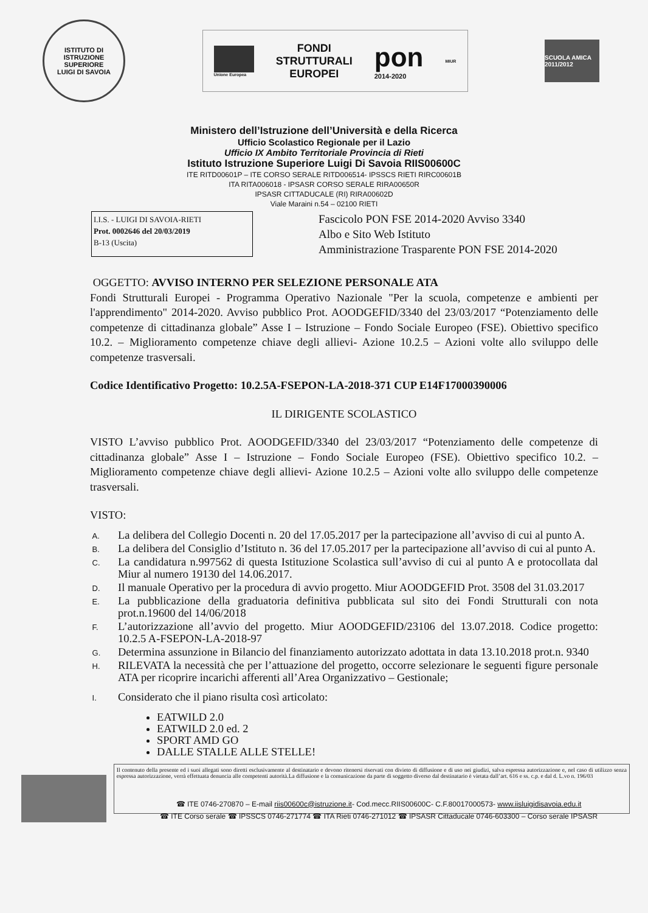ISTITUTO DI ISTRUZIONE SUPERIORE
LUIGI DI SAVOIA
Unione Europea
FONDI
STRUTTURALI
EUROPEI
pon
2014-2020
MIUR
SCUOLA AMICA 2011/2012
Ministero dell’Istruzione dell’Università e della Ricerca
Ufficio Scolastico Regionale per il Lazio
Ufficio IX Ambito Territoriale Provincia di Rieti
Istituto Istruzione Superiore Luigi Di Savoia RIIS00600C
ITE RITD00601P – ITE CORSO SERALE RITD006514- IPSSCS RIETI RIRC00601B
ITA RITA006018 - IPSASR CORSO SERALE RIRA00650R
IPSASR CITTADUCALE (RI) RIRA00602D
Viale Maraini n.54 – 02100 RIETI
I.I.S. - LUIGI DI SAVOIA-RIETI
Prot. 0002646 del 20/03/2019
B-13 (Uscita)
Fascicolo PON FSE 2014-2020 Avviso 3340
Albo e Sito Web Istituto
Amministrazione Trasparente PON FSE 2014-2020
OGGETTO: AVVISO INTERNO PER SELEZIONE PERSONALE ATA
Fondi Strutturali Europei - Programma Operativo Nazionale "Per la scuola, competenze e ambienti per l'apprendimento" 2014-2020. Avviso pubblico Prot. AOODGEFID/3340 del 23/03/2017 “Potenziamento delle competenze di cittadinanza globale” Asse I – Istruzione – Fondo Sociale Europeo (FSE). Obiettivo specifico 10.2. – Miglioramento competenze chiave degli allievi- Azione 10.2.5 – Azioni volte allo sviluppo delle competenze trasversali.
Codice Identificativo Progetto: 10.2.5A-FSEPON-LA-2018-371 CUP E14F17000390006
IL DIRIGENTE SCOLASTICO
VISTO L’avviso pubblico Prot. AOODGEFID/3340 del 23/03/2017 “Potenziamento delle competenze di cittadinanza globale” Asse I – Istruzione – Fondo Sociale Europeo (FSE). Obiettivo specifico 10.2. – Miglioramento competenze chiave degli allievi- Azione 10.2.5 – Azioni volte allo sviluppo delle competenze trasversali.
VISTO:
A.
La delibera del Collegio Docenti n. 20 del 17.05.2017 per la partecipazione all’avviso di cui al punto A.
B.
La delibera del Consiglio d’Istituto n. 36 del 17.05.2017 per la partecipazione all’avviso di cui al punto A.
C.
La candidatura n.997562 di questa Istituzione Scolastica sull’avviso di cui al punto A e protocollata dal Miur al numero 19130 del 14.06.2017.
D.
Il manuale Operativo per la procedura di avvio progetto. Miur AOODGEFID Prot. 3508 del 31.03.2017
E.
La pubblicazione della graduatoria definitiva pubblicata sul sito dei Fondi Strutturali con nota prot.n.19600 del 14/06/2018
F.
L’autorizzazione all’avvio del progetto. Miur AOODGEFID/23106 del 13.07.2018. Codice progetto: 10.2.5 A-FSEPON-LA-2018-97
G.
Determina assunzione in Bilancio del finanziamento autorizzato adottata in data 13.10.2018 prot.n. 9340
H.
RILEVATA la necessità che per l’attuazione del progetto, occorre selezionare le seguenti figure personale ATA per ricoprire incarichi afferenti all’Area Organizzativo – Gestionale;
I.
Considerato che il piano risulta così articolato:
EATWILD 2.0
EATWILD 2.0 ed. 2
SPORT AMD GO
DALLE STALLE ALLE STELLE!
Il contenuto della presente ed i suoi allegati sono diretti esclusivamente al destinatario e devono ritenersi riservati con divieto di diffusione e di uso nei giudizi, salva espressa autorizzazione e, nel caso di utilizzo senza espressa autorizzazione, verrà effettuata denuncia alle competenti autorità.La diffusione e la comunicazione da parte di soggetto diverso dal destinatario è vietata dall’art. 616 e ss. c.p. e dal d. L.vo n. 196/03
☎ ITE 0746-270870 – E-mail riis00600c@istruzione.it- Cod.mecc.RIIS00600C- C.F.80017000573- www.iisluigidisavoia.edu.it
☎ ITE Corso serale ☎ IPSSCS 0746-271774 ☎ ITA Rieti 0746-271012 ☎ IPSASR Cittaducale 0746-603300 – Corso serale IPSASR